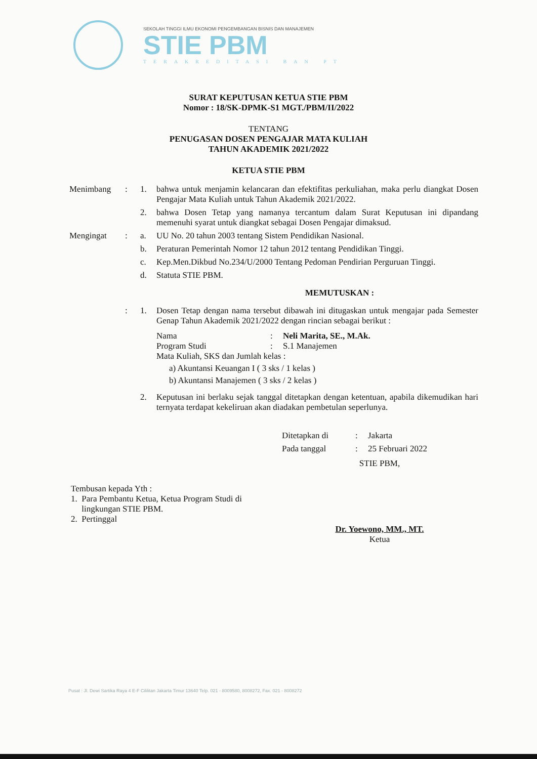SEKOLAH TINGGI ILMU EKONOMI PENGEMBANGAN BISNIS DAN MANAJEMEN
STIE PBM
TERAKREDITASI BAN PT
SURAT KEPUTUSAN KETUA STIE PBM
Nomor : 18/SK-DPMK-S1 MGT./PBM/II/2022
TENTANG
PENUGASAN DOSEN PENGAJAR MATA KULIAH
TAHUN AKADEMIK 2021/2022
KETUA STIE PBM
| Menimbang | : | 1. | bahwa untuk menjamin kelancaran dan efektifitas perkuliahan, maka perlu diangkat Dosen Pengajar Mata Kuliah untuk Tahun Akademik 2021/2022. |
| | | 2. | bahwa Dosen Tetap yang namanya tercantum dalam Surat Keputusan ini dipandang memenuhi syarat untuk diangkat sebagai Dosen Pengajar dimaksud. |
| Mengingat | : | a. | UU No. 20 tahun 2003 tentang Sistem Pendidikan Nasional. |
| | | b. | Peraturan Pemerintah Nomor 12 tahun 2012 tentang Pendidikan Tinggi. |
| | | c. | Kep.Men.Dikbud No.234/U/2000 Tentang Pedoman Pendirian Perguruan Tinggi. |
| | | d. | Statuta STIE PBM. |
| MEMUTUSKAN : | | | |
| | : | 1. | Dosen Tetap dengan nama tersebut dibawah ini ditugaskan untuk mengajar pada Semester Genap Tahun Akademik 2021/2022 dengan rincian sebagai berikut : Nama : Neli Marita, SE., M.Ak. Program Studi : S.1 Manajemen Mata Kuliah, SKS dan Jumlah kelas : a) Akuntansi Keuangan I ( 3 sks / 1 kelas ) b) Akuntansi Manajemen ( 3 sks / 2 kelas ) |
| | | 2. | Keputusan ini berlaku sejak tanggal ditetapkan dengan ketentuan, apabila dikemudikan hari ternyata terdapat kekeliruan akan diadakan pembetulan seperlunya. |
| Ditetapkan di | : | Jakarta |
| Pada tanggal | : | 25 Februari 2022 |
Tembusan kepada Yth :
1. Para Pembantu Ketua, Ketua Program Studi di
lingkungan STIE PBM.
2. Pertinggal
STIE PBM,
Dr. Yoewono, MM., MT.
Ketua
Pusat : Jl. Dewi Sartika Raya 4 E-F Cililitan Jakarta Timur 13640 Telp. 021 - 8009580, 8008272, Fax. 021 - 8008272